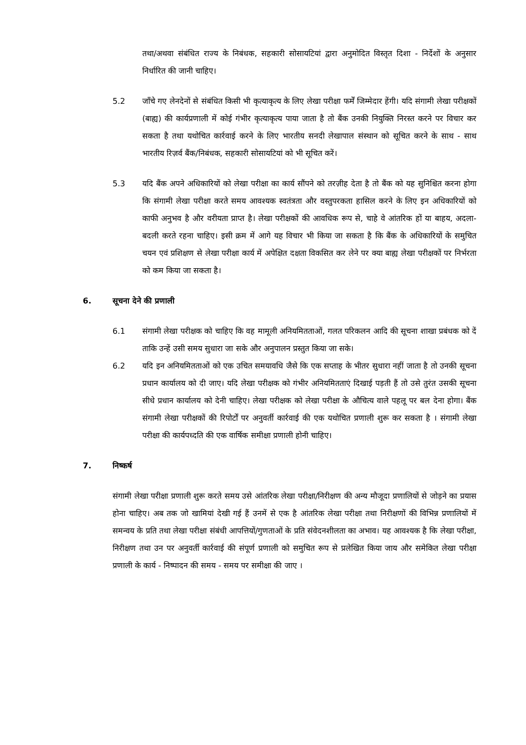तथा/अथवा संबंधित राज्य के निबंधक, सहकारी सोसायटियां द्वारा अनुमोदित विस्तृत दिशा - निर्देशों के अनुसार निर्धारित की जानी चाहिए।
5.2 जाँचे गए लेनदेनों से संबंधित किसी भी कृत्याकृत्य के लिए लेखा परीक्षा फर्में जिम्मेदार हेंगी। यदि संगामी लेखा परीक्षकों (बाह्य) की कार्यप्रणाली में कोई गंभीर कृत्याकृत्य पाया जाता है तो बैंक उनकी नियुक्ति निरस्त करने पर विचार कर सकता है तथा यथोचित कार्रवाई करने के लिए भारतीय सनदी लेखापाल संस्थान को सूचित करने के साथ - साथ भारतीय रिज़र्व बैंक/निबंधक, सहकारी सोसायटियां को भी सूचित करें।
5.3 यदि बैंक अपने अधिकारियों को लेखा परीक्षा का कार्य सौंपने को तरज़ीह देता है तो बैंक को यह सुनिश्चित करना होगा कि संगामी लेखा परीक्षा करते समय आवश्यक स्वतंत्रता और वस्तुपरकता हासिल करने के लिए इन अधिकारियों को काफी अनुभव है और वरीयता प्राप्त है। लेखा परीक्षकों की आवधिक रूप से, चाहे वे आंतरिक हों या बाहय, अदला-बदली करते रहना चाहिए। इसी क्रम में आगे यह विचार भी किया जा सकता है कि बैंक के अधिकारियों के समुचित चयन एवं प्रशिक्षण से लेखा परीक्षा कार्य में अपेक्षित दक्षता विकसित कर लेने पर क्या बाह्य लेखा परीक्षकों पर निर्भरता को कम किया जा सकता है।
6. सूचना देने की प्रणाली
6.1 संगामी लेखा परीक्षक को चाहिए कि वह मामूली अनियमितताओं, गलत परिकलन आदि की सूचना शाखा प्रबंधक को दें ताकि उन्हें उसी समय सुधारा जा सके और अनुपालन प्रस्तुत किया जा सके।
6.2 यदि इन अनियमितताओं को एक उचित समयावधि जैसे कि एक सप्ताह के भीतर सुधारा नहीं जाता है तो उनकी सूचना प्रधान कार्यालय को दी जाए। यदि लेखा परीक्षक को गंभीर अनियमितताएं दिखाई पड़ती हैं तो उसे तुरंत उसकी सूचना सीधे प्रधान कार्यालय को देनी चाहिए। लेखा परीक्षक को लेखा परीक्षा के औचित्य वाले पहलू पर बल देना होगा। बैंक संगामी लेखा परीक्षकों की रिपोर्टों पर अनुवर्ती कार्रवाई की एक यथोचित प्रणाली शुरू कर सकता है । संगामी लेखा परीक्षा की कार्यपध्दति की एक वार्षिक समीक्षा प्रणाली होनी चाहिए।
7. निष्कर्ष
संगामी लेखा परीक्षा प्रणाली शुरू करते समय उसे आंतरिक लेखा परीक्षा/निरीक्षण की अन्य मौजूदा प्रणालियों से जोड़ने का प्रयास होना चाहिए। अब तक जो खामियां देखी गई हैं उनमें से एक है आंतरिक लेखा परीक्षा तथा निरीक्षणों की विभिन्न प्रणालियों में समन्वय के प्रति तथा लेखा परीक्षा संबंधी आपत्तियों/गुणताओं के प्रति संवेदनशीलता का अभाव। यह आवश्यक है कि लेखा परीक्षा, निरीक्षण तथा उन पर अनुवर्ती कार्रवाई की संपूर्ण प्रणाली को समुचित रूप से प्रलेखित किया जाय और समेकित लेखा परीक्षा प्रणाली के कार्य - निष्पादन की समय - समय पर समीक्षा की जाए ।